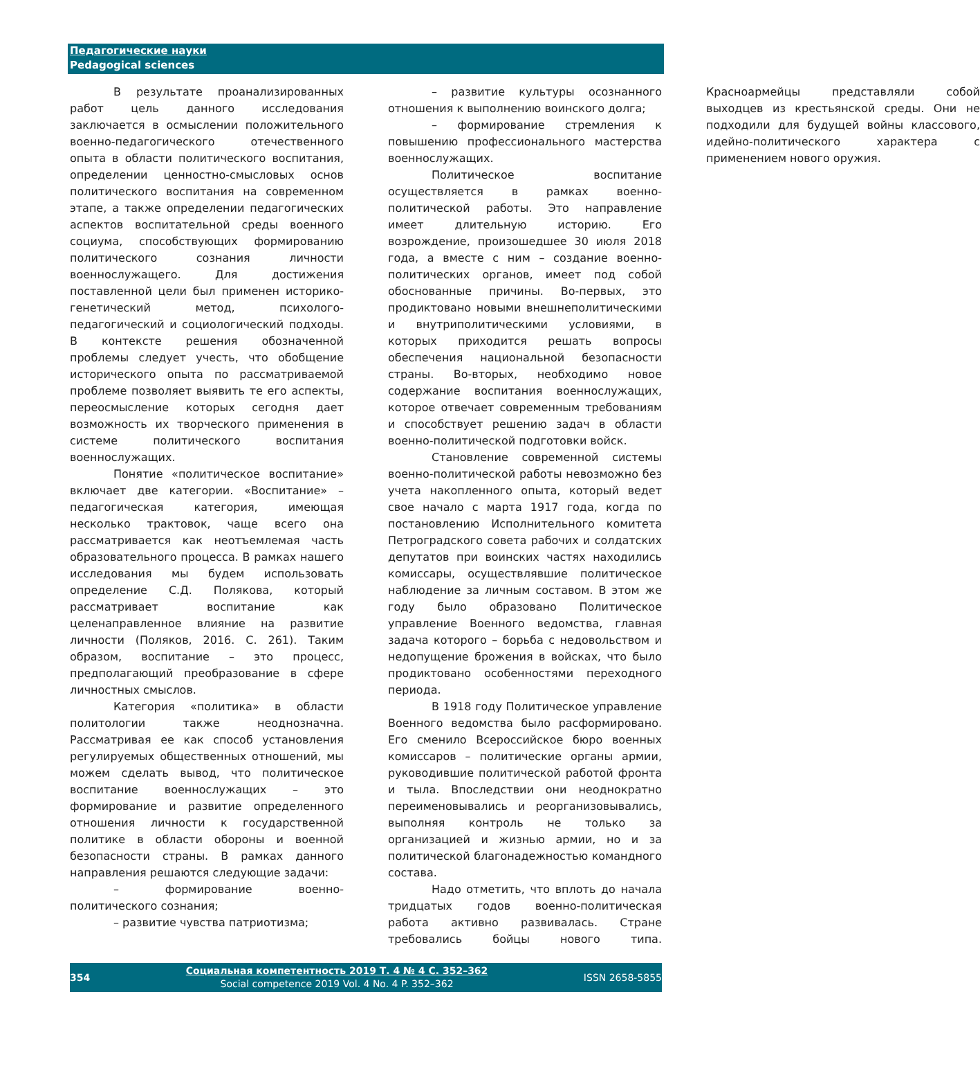Педагогические науки
Pedagogical sciences
В результате проанализированных работ цель данного исследования заключается в осмыслении положительного военно-педагогического отечественного опыта в области политического воспитания, определении ценностно-смысловых основ политического воспитания на современном этапе, а также определении педагогических аспектов воспитательной среды военного социума, способствующих формированию политического сознания личности военнослужащего. Для достижения поставленной цели был применен историко-генетический метод, психолого-педагогический и социологический подходы. В контексте решения обозначенной проблемы следует учесть, что обобщение исторического опыта по рассматриваемой проблеме позволяет выявить те его аспекты, переосмысление которых сегодня дает возможность их творческого применения в системе политического воспитания военнослужащих.
Понятие «политическое воспитание» включает две категории. «Воспитание» – педагогическая категория, имеющая несколько трактовок, чаще всего она рассматривается как неотъемлемая часть образовательного процесса. В рамках нашего исследования мы будем использовать определение С.Д. Полякова, который рассматривает воспитание как целенаправленное влияние на развитие личности (Поляков, 2016. С. 261). Таким образом, воспитание – это процесс, предполагающий преобразование в сфере личностных смыслов.
Категория «политика» в области политологии также неоднозначна. Рассматривая ее как способ установления регулируемых общественных отношений, мы можем сделать вывод, что политическое воспитание военнослужащих – это формирование и развитие определенного отношения личности к государственной политике в области обороны и военной безопасности страны. В рамках данного направления решаются следующие задачи:
– формирование военно-политического сознания;
– развитие чувства патриотизма;
– развитие культуры осознанного отношения к выполнению воинского долга;
– формирование стремления к повышению профессионального мастерства военнослужащих.
Политическое воспитание осуществляется в рамках военно-политической работы. Это направление имеет длительную историю. Его возрождение, произошедшее 30 июля 2018 года, а вместе с ним – создание военно-политических органов, имеет под собой обоснованные причины. Во-первых, это продиктовано новыми внешнеполитическими и внутриполитическими условиями, в которых приходится решать вопросы обеспечения национальной безопасности страны. Во-вторых, необходимо новое содержание воспитания военнослужащих, которое отвечает современным требованиям и способствует решению задач в области военно-политической подготовки войск.
Становление современной системы военно-политической работы невозможно без учета накопленного опыта, который ведет свое начало с марта 1917 года, когда по постановлению Исполнительного комитета Петроградского совета рабочих и солдатских депутатов при воинских частях находились комиссары, осуществлявшие политическое наблюдение за личным составом. В этом же году было образовано Политическое управление Военного ведомства, главная задача которого – борьба с недовольством и недопущение брожения в войсках, что было продиктовано особенностями переходного периода.
В 1918 году Политическое управление Военного ведомства было расформировано. Его сменило Всероссийское бюро военных комиссаров – политические органы армии, руководившие политической работой фронта и тыла. Впоследствии они неоднократно переименовывались и реорганизовывались, выполняя контроль не только за организацией и жизнью армии, но и за политической благонадежностью командного состава.
Надо отметить, что вплоть до начала тридцатых годов военно-политическая работа активно развивалась. Стране требовались бойцы нового типа. Красноармейцы представляли собой выходцев из крестьянской среды. Они не подходили для будущей войны классового, идейно-политического характера с применением нового оружия.
354
Социальная компетентность 2019 Т. 4 № 4 С. 352–362
Social competence 2019 Vol. 4 No. 4 P. 352–362
ISSN 2658-5855